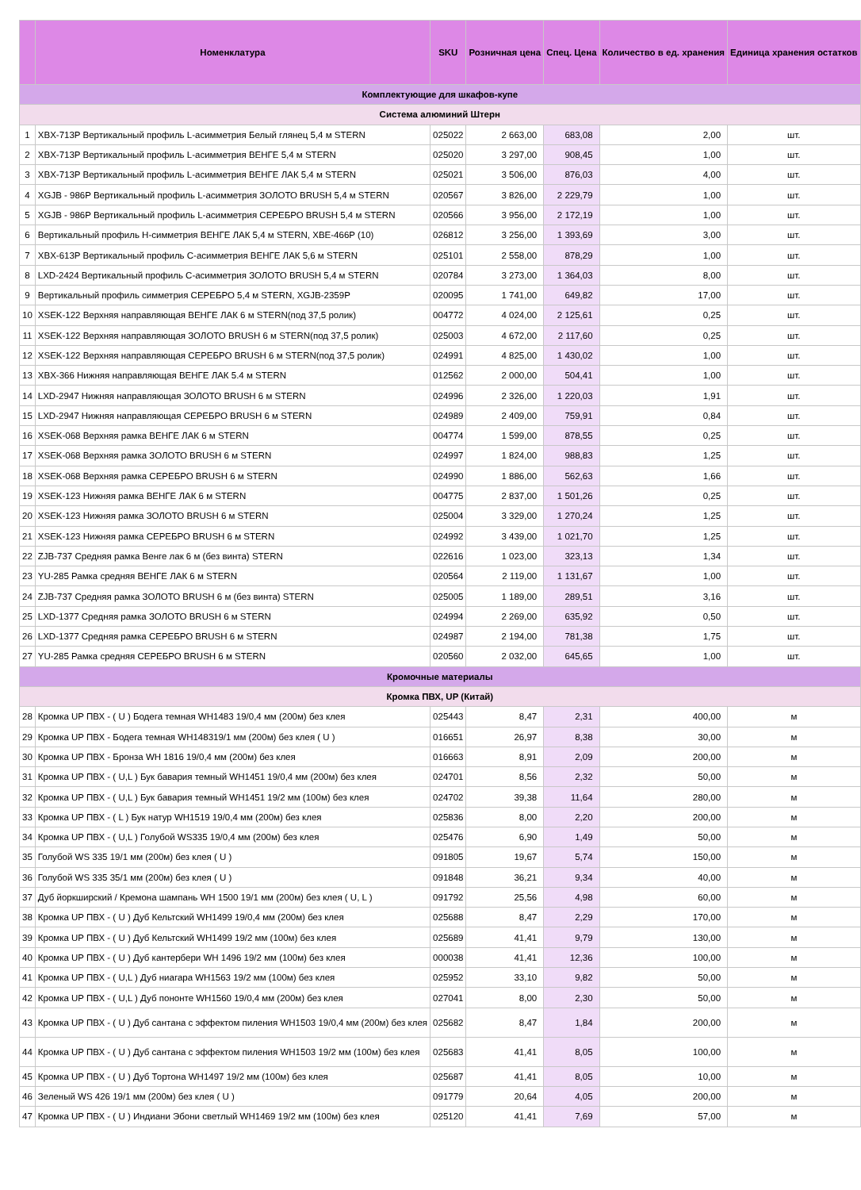| | Номенклатура | SKU | Розничная цена | Спец. Цена | Количество в ед. хранения | Единица хранения остатков |
| --- | --- | --- | --- | --- | --- | --- |
| Комплектующие для шкафов-купе | | | | | | |
| Система алюминий Штерн | | | | | | |
| 1 | XBX-713P Вертикальный профиль L-асимметрия Белый глянец 5,4 м STERN | 025022 | 2 663,00 | 683,08 | 2,00 | шт. |
| 2 | XBX-713P Вертикальный профиль L-асимметрия ВЕНГЕ 5,4 м STERN | 025020 | 3 297,00 | 908,45 | 1,00 | шт. |
| 3 | XBX-713P Вертикальный профиль L-асимметрия ВЕНГЕ ЛАК 5,4 м STERN | 025021 | 3 506,00 | 876,03 | 4,00 | шт. |
| 4 | XGJB - 986P Вертикальный профиль L-асимметрия ЗОЛОТО BRUSH 5,4 м STERN | 020567 | 3 826,00 | 2 229,79 | 1,00 | шт. |
| 5 | XGJB - 986P Вертикальный профиль L-асимметрия СЕРЕБРО BRUSH 5,4 м STERN | 020566 | 3 956,00 | 2 172,19 | 1,00 | шт. |
| 6 | Вертикальный профиль Н-симметрия ВЕНГЕ ЛАК 5,4 м STERN, XBE-466P (10) | 026812 | 3 256,00 | 1 393,69 | 3,00 | шт. |
| 7 | XBX-613P Вертикальный профиль С-асимметрия ВЕНГЕ ЛАК 5,6 м STERN | 025101 | 2 558,00 | 878,29 | 1,00 | шт. |
| 8 | LXD-2424 Вертикальный профиль С-асимметрия ЗОЛОТО BRUSH 5,4 м STERN | 020784 | 3 273,00 | 1 364,03 | 8,00 | шт. |
| 9 | Вертикальный профиль симметрия СЕРЕБРО 5,4 м STERN, XGJB-2359P | 020095 | 1 741,00 | 649,82 | 17,00 | шт. |
| 10 | XSEK-122 Верхняя направляющая ВЕНГЕ ЛАК 6 м STERN(под 37,5 ролик) | 004772 | 4 024,00 | 2 125,61 | 0,25 | шт. |
| 11 | XSEK-122 Верхняя направляющая ЗОЛОТО BRUSH 6 м STERN(под 37,5 ролик) | 025003 | 4 672,00 | 2 117,60 | 0,25 | шт. |
| 12 | XSEK-122 Верхняя направляющая СЕРЕБРО BRUSH 6 м STERN(под 37,5 ролик) | 024991 | 4 825,00 | 1 430,02 | 1,00 | шт. |
| 13 | XBX-366 Нижняя направляющая ВЕНГЕ ЛАК 5.4 м STERN | 012562 | 2 000,00 | 504,41 | 1,00 | шт. |
| 14 | LXD-2947 Нижняя направляющая ЗОЛОТО BRUSH 6 м STERN | 024996 | 2 326,00 | 1 220,03 | 1,91 | шт. |
| 15 | LXD-2947 Нижняя направляющая СЕРЕБРО BRUSH 6 м STERN | 024989 | 2 409,00 | 759,91 | 0,84 | шт. |
| 16 | XSEK-068 Верхняя рамка ВЕНГЕ ЛАК 6 м STERN | 004774 | 1 599,00 | 878,55 | 0,25 | шт. |
| 17 | XSEK-068 Верхняя рамка ЗОЛОТО BRUSH 6 м STERN | 024997 | 1 824,00 | 988,83 | 1,25 | шт. |
| 18 | XSEK-068 Верхняя рамка СЕРЕБРО BRUSH 6 м STERN | 024990 | 1 886,00 | 562,63 | 1,66 | шт. |
| 19 | XSEK-123 Нижняя рамка ВЕНГЕ ЛАК 6 м STERN | 004775 | 2 837,00 | 1 501,26 | 0,25 | шт. |
| 20 | XSEK-123 Нижняя рамка ЗОЛОТО BRUSH 6 м STERN | 025004 | 3 329,00 | 1 270,24 | 1,25 | шт. |
| 21 | XSEK-123 Нижняя рамка СЕРЕБРО BRUSH 6 м STERN | 024992 | 3 439,00 | 1 021,70 | 1,25 | шт. |
| 22 | ZJB-737 Средняя рамка Венге лак 6 м (без винта) STERN | 022616 | 1 023,00 | 323,13 | 1,34 | шт. |
| 23 | YU-285 Рамка средняя ВЕНГЕ ЛАК 6 м STERN | 020564 | 2 119,00 | 1 131,67 | 1,00 | шт. |
| 24 | ZJB-737 Средняя рамка ЗОЛОТО BRUSH 6 м (без винта) STERN | 025005 | 1 189,00 | 289,51 | 3,16 | шт. |
| 25 | LXD-1377 Средняя рамка ЗОЛОТО BRUSH 6 м STERN | 024994 | 2 269,00 | 635,92 | 0,50 | шт. |
| 26 | LXD-1377 Средняя рамка СЕРЕБРО BRUSH 6 м STERN | 024987 | 2 194,00 | 781,38 | 1,75 | шт. |
| 27 | YU-285 Рамка средняя СЕРЕБРО BRUSH 6 м STERN | 020560 | 2 032,00 | 645,65 | 1,00 | шт. |
| Кромочные материалы | | | | | | |
| Кромка ПВХ, UP (Китай) | | | | | | |
| 28 | Кромка UP ПВХ - ( U ) Бодега темная WH1483 19/0,4 мм (200м) без клея | 025443 | 8,47 | 2,31 | 400,00 | м |
| 29 | Кромка UP ПВХ - Бодега темная WH148319/1 мм (200м) без клея ( U ) | 016651 | 26,97 | 8,38 | 30,00 | м |
| 30 | Кромка UP ПВХ - Бронза WH 1816 19/0,4 мм (200м) без клея | 016663 | 8,91 | 2,09 | 200,00 | м |
| 31 | Кромка UP ПВХ - ( U,L ) Бук бавария темный WH1451 19/0,4 мм (200м) без клея | 024701 | 8,56 | 2,32 | 50,00 | м |
| 32 | Кромка UP ПВХ - ( U,L ) Бук бавария темный WH1451 19/2 мм (100м) без клея | 024702 | 39,38 | 11,64 | 280,00 | м |
| 33 | Кромка UP ПВХ - ( L ) Бук натур WH1519 19/0,4 мм (200м) без клея | 025836 | 8,00 | 2,20 | 200,00 | м |
| 34 | Кромка UP ПВХ - ( U,L ) Голубой WS335 19/0,4 мм (200м) без клея | 025476 | 6,90 | 1,49 | 50,00 | м |
| 35 | Голубой WS 335 19/1 мм (200м) без клея ( U ) | 091805 | 19,67 | 5,74 | 150,00 | м |
| 36 | Голубой WS 335 35/1 мм (200м) без клея ( U ) | 091848 | 36,21 | 9,34 | 40,00 | м |
| 37 | Дуб йоркширский / Кремона шампань WH 1500 19/1 мм (200м) без клея ( U, L ) | 091792 | 25,56 | 4,98 | 60,00 | м |
| 38 | Кромка UP ПВХ - ( U ) Дуб Кельтский WH1499 19/0,4 мм (200м) без клея | 025688 | 8,47 | 2,29 | 170,00 | м |
| 39 | Кромка UP ПВХ - ( U ) Дуб Кельтский WH1499 19/2 мм (100м) без клея | 025689 | 41,41 | 9,79 | 130,00 | м |
| 40 | Кромка UP ПВХ - ( U ) Дуб кантербери WH 1496 19/2 мм (100м) без клея | 000038 | 41,41 | 12,36 | 100,00 | м |
| 41 | Кромка UP ПВХ - ( U,L ) Дуб ниагара WH1563 19/2 мм (100м) без клея | 025952 | 33,10 | 9,82 | 50,00 | м |
| 42 | Кромка UP ПВХ - ( U,L ) Дуб пононте WH1560 19/0,4 мм (200м) без клея | 027041 | 8,00 | 2,30 | 50,00 | м |
| 43 | Кромка UP ПВХ - ( U ) Дуб сантана с эффектом пиления WH1503 19/0,4 мм (200м) без клея | 025682 | 8,47 | 1,84 | 200,00 | м |
| 44 | Кромка UP ПВХ - ( U ) Дуб сантана с эффектом пиления WH1503 19/2 мм (100м) без клея | 025683 | 41,41 | 8,05 | 100,00 | м |
| 45 | Кромка UP ПВХ - ( U ) Дуб Тортона WH1497 19/2 мм (100м) без клея | 025687 | 41,41 | 8,05 | 10,00 | м |
| 46 | Зеленый WS 426 19/1 мм (200м) без клея ( U ) | 091779 | 20,64 | 4,05 | 200,00 | м |
| 47 | Кромка UP ПВХ - ( U ) Индиани Эбони светлый WH1469 19/2 мм (100м) без клея | 025120 | 41,41 | 7,69 | 57,00 | м |